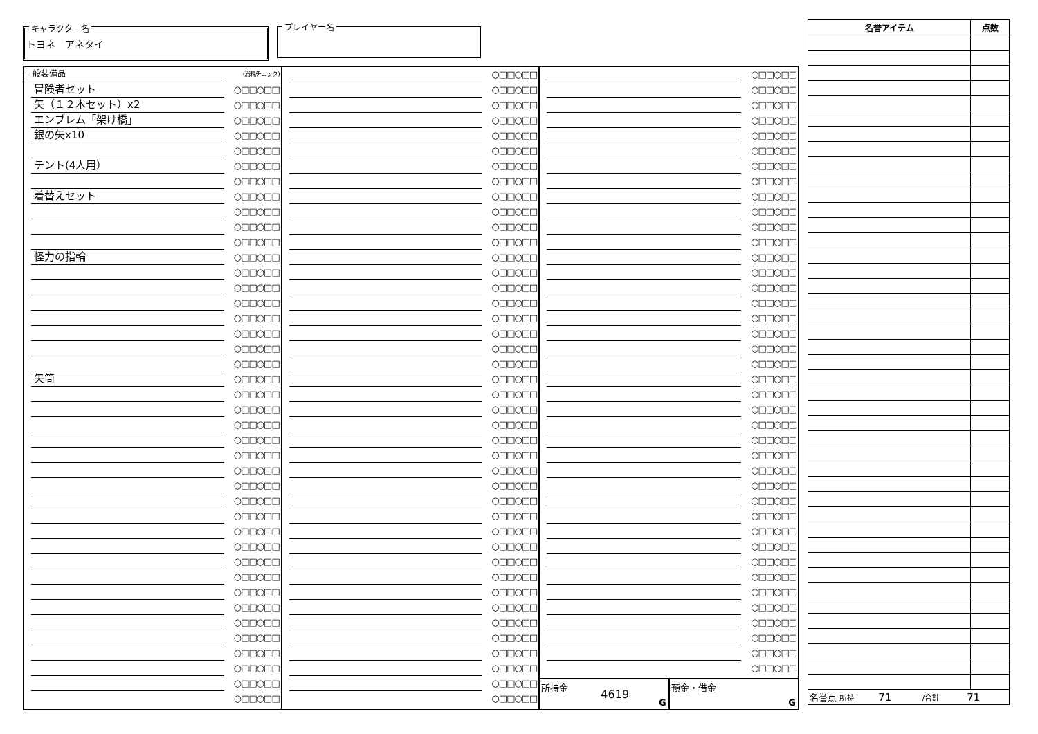キャラクター名
トヨネ　アネタイ
プレイヤー名
| 一般装備品 | (消耗チェック) |
| 冒険者セット | ○□□○□□ |
| 矢（１２本セット）x2 | ○□□○□□ |
| エンブレム「架け橋」 | ○□□○□□ |
| 銀の矢x10 | ○□□○□□ |
| | ○□□○□□ |
| テント(4人用） | ○□□○□□ |
| | ○□□○□□ |
| 着替えセット | ○□□○□□ |
| | ○□□○□□ |
| | ○□□○□□ |
| | ○□□○□□ |
| 怪力の指輪 | ○□□○□□ |
| | ○□□○□□ |
| | ○□□○□□ |
| | ○□□○□□ |
| | ○□□○□□ |
| | ○□□○□□ |
| | ○□□○□□ |
| | ○□□○□□ |
| 矢筒 | ○□□○□□ |
| | ○□□○□□ |
| | ○□□○□□ |
| | ○□□○□□ |
| | ○□□○□□ |
| | ○□□○□□ |
| | ○□□○□□ |
| | ○□□○□□ |
| | ○□□○□□ |
| | ○□□○□□ |
| | ○□□○□□ |
| | ○□□○□□ |
| | ○□□○□□ |
| | ○□□○□□ |
| | ○□□○□□ |
| | ○□□○□□ |
| | ○□□○□□ |
| | ○□□○□□ |
| | ○□□○□□ |
| | ○□□○□□ |
| | ○□□○□□ |
| | ○□□○□□ |
| | ○□□○□□ |
| | ○□□○□□ |
| | ○□□○□□ |
| | ○□□○□□ |
| | ○□□○□□ |
| | ○□□○□□ |
| | ○□□○□□ |
| | ○□□○□□ |
| | ○□□○□□ |
| | ○□□○□□ |
| | ○□□○□□ |
| | ○□□○□□ |
| | ○□□○□□ |
| | ○□□○□□ |
| | ○□□○□□ |
| | ○□□○□□ |
| | ○□□○□□ |
| | ○□□○□□ |
| | ○□□○□□ |
| | ○□□○□□ |
| | ○□□○□□ |
| | ○□□○□□ |
| | ○□□○□□ |
| | ○□□○□□ |
| | ○□□○□□ |
| | ○□□○□□ |
| | ○□□○□□ |
| | ○□□○□□ |
| | ○□□○□□ |
| | ○□□○□□ |
| | ○□□○□□ |
| | ○□□○□□ |
| | ○□□○□□ |
| | ○□□○□□ |
| | ○□□○□□ |
| | ○□□○□□ |
| | ○□□○□□ |
| | ○□□○□□ |
| | ○□□○□□ |
| | ○□□○□□ |
| | ○□□○□□ |
| | ○□□○□□ |
| | ○□□○□□ |
| | ○□□○□□ |
| | ○□□○□□ |
| | ○□□○□□ |
| | ○□□○□□ |
| | ○□□○□□ |
| | ○□□○□□ |
| | ○□□○□□ |
| | ○□□○□□ |
| | ○□□○□□ |
| | ○□□○□□ |
| | ○□□○□□ |
| | ○□□○□□ |
| | ○□□○□□ |
| | ○□□○□□ |
| | ○□□○□□ |
| | ○□□○□□ |
| | ○□□○□□ |
| | ○□□○□□ |
| | ○□□○□□ |
| | ○□□○□□ |
| | ○□□○□□ |
| | ○□□○□□ |
| | ○□□○□□ |
| | ○□□○□□ |
| | ○□□○□□ |
| | ○□□○□□ |
| | ○□□○□□ |
| | ○□□○□□ |
| | ○□□○□□ |
| | ○□□○□□ |
| | ○□□○□□ |
| | ○□□○□□ |
| | ○□□○□□ |
| | ○□□○□□ |
| | ○□□○□□ |
| | ○□□○□□ |
| | ○□□○□□ |
| | ○□□○□□ |
| | ○□□○□□ |
所持金
4619
G
預金・借金
G
| 名誉アイテム | 点数 |
| --- | --- |
| 名誉点 所持 71 /合計 71 | |